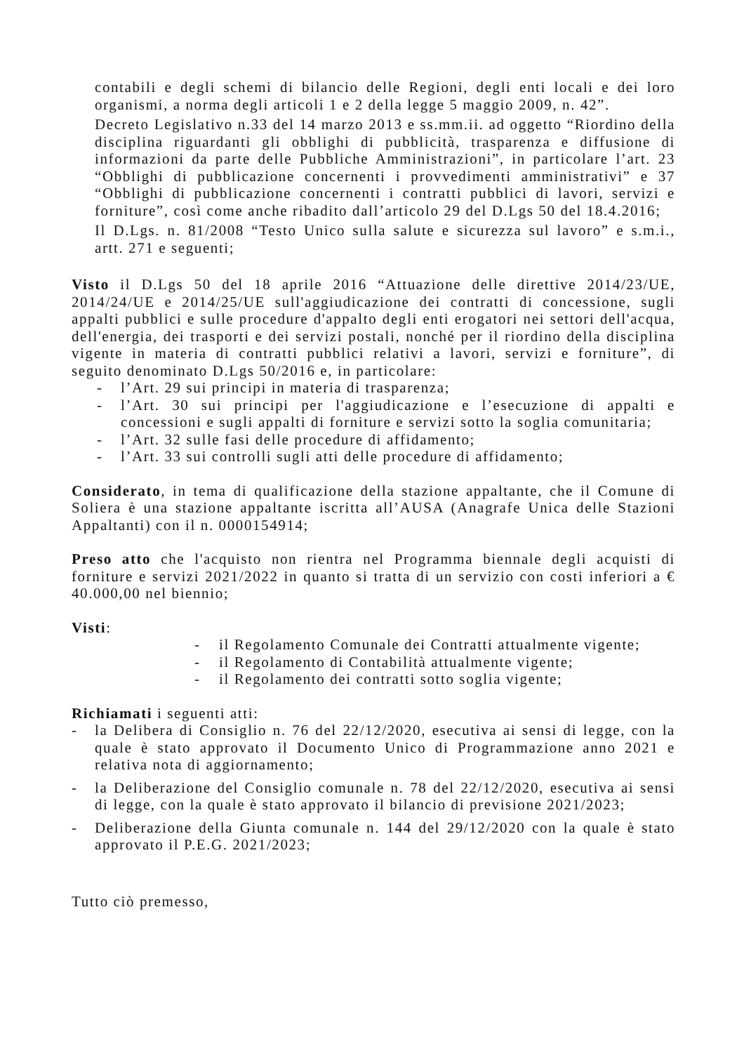contabili e degli schemi di bilancio delle Regioni, degli enti locali e dei loro organismi, a norma degli articoli 1 e 2 della legge 5 maggio 2009, n. 42”.
Decreto Legislativo n.33 del 14 marzo 2013 e ss.mm.ii. ad oggetto “Riordino della disciplina riguardanti gli obblighi di pubblicità, trasparenza e diffusione di informazioni da parte delle Pubbliche Amministrazioni”, in particolare l’art. 23 “Obblighi di pubblicazione concernenti i provvedimenti amministrativi” e 37 “Obblighi di pubblicazione concernenti i contratti pubblici di lavori, servizi e forniture”, così come anche ribadito dall’articolo 29 del D.Lgs 50 del 18.4.2016;
Il D.Lgs. n. 81/2008 “Testo Unico sulla salute e sicurezza sul lavoro” e s.m.i., artt. 271 e seguenti;
Visto il D.Lgs 50 del 18 aprile 2016 “Attuazione delle direttive 2014/23/UE, 2014/24/UE e 2014/25/UE sull'aggiudicazione dei contratti di concessione, sugli appalti pubblici e sulle procedure d'appalto degli enti erogatori nei settori dell'acqua, dell'energia, dei trasporti e dei servizi postali, nonché per il riordino della disciplina vigente in materia di contratti pubblici relativi a lavori, servizi e forniture”, di seguito denominato D.Lgs 50/2016 e, in particolare:
- l’Art. 29 sui principi in materia di trasparenza;
- l’Art. 30 sui principi per l'aggiudicazione e l’esecuzione di appalti e concessioni e sugli appalti di forniture e servizi sotto la soglia comunitaria;
- l’Art. 32 sulle fasi delle procedure di affidamento;
- l’Art. 33 sui controlli sugli atti delle procedure di affidamento;
Considerato, in tema di qualificazione della stazione appaltante, che il Comune di Soliera è una stazione appaltante iscritta all’AUSA (Anagrafe Unica delle Stazioni Appaltanti) con il n. 0000154914;
Preso atto che l'acquisto non rientra nel Programma biennale degli acquisti di forniture e servizi 2021/2022 in quanto si tratta di un servizio con costi inferiori a € 40.000,00 nel biennio;
Visti:
- il Regolamento Comunale dei Contratti attualmente vigente;
- il Regolamento di Contabilità attualmente vigente;
- il Regolamento dei contratti sotto soglia vigente;
Richiamati i seguenti atti:
- la Delibera di Consiglio n. 76 del 22/12/2020, esecutiva ai sensi di legge, con la quale è stato approvato il Documento Unico di Programmazione anno 2021 e relativa nota di aggiornamento;
- la Deliberazione del Consiglio comunale n. 78 del 22/12/2020, esecutiva ai sensi di legge, con la quale è stato approvato il bilancio di previsione 2021/2023;
- Deliberazione della Giunta comunale n. 144 del 29/12/2020 con la quale è stato approvato il P.E.G. 2021/2023;
Tutto ciò premesso,